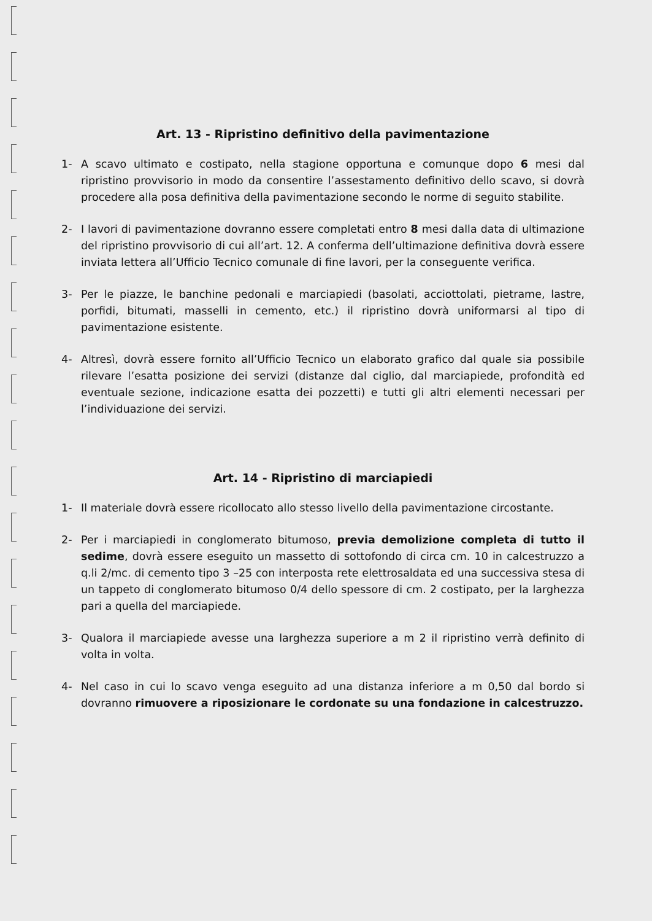Art. 13 - Ripristino definitivo della pavimentazione
1- A scavo ultimato e costipato, nella stagione opportuna e comunque dopo 6 mesi dal ripristino provvisorio in modo da consentire l’assestamento definitivo dello scavo, si dovrà procedere alla posa definitiva della pavimentazione secondo le norme di seguito stabilite.
2- I lavori di pavimentazione dovranno essere completati entro 8 mesi dalla data di ultimazione del ripristino provvisorio di cui all’art. 12. A conferma dell’ultimazione definitiva dovrà essere inviata lettera all’Ufficio Tecnico comunale di fine lavori, per la conseguente verifica.
3- Per le piazze, le banchine pedonali e marciapiedi (basolati, acciottolati, pietrame, lastre, porfidi, bitumati, masselli in cemento, etc.) il ripristino dovrà uniformarsi al tipo di pavimentazione esistente.
4- Altresì, dovrà essere fornito all’Ufficio Tecnico un elaborato grafico dal quale sia possibile rilevare l’esatta posizione dei servizi (distanze dal ciglio, dal marciapiede, profondità ed eventuale sezione, indicazione esatta dei pozzetti) e tutti gli altri elementi necessari per l’individuazione dei servizi.
Art. 14 - Ripristino di marciapiedi
1- Il materiale dovrà essere ricollocato allo stesso livello della pavimentazione circostante.
2- Per i marciapiedi in conglomerato bitumoso, previa demolizione completa di tutto il sedime, dovrà essere eseguito un massetto di sottofondo di circa cm. 10 in calcestruzzo a q.li 2/mc. di cemento tipo 3 –25 con interposta rete elettrosaldata ed una successiva stesa di un tappeto di conglomerato bitumoso 0/4 dello spessore di cm. 2 costipato, per la larghezza pari a quella del marciapiede.
3- Qualora il marciapiede avesse una larghezza superiore a m 2 il ripristino verrà definito di volta in volta.
4- Nel caso in cui lo scavo venga eseguito ad una distanza inferiore a m 0,50 dal bordo si dovranno rimuovere a riposizionare le cordonate su una fondazione in calcestruzzo.